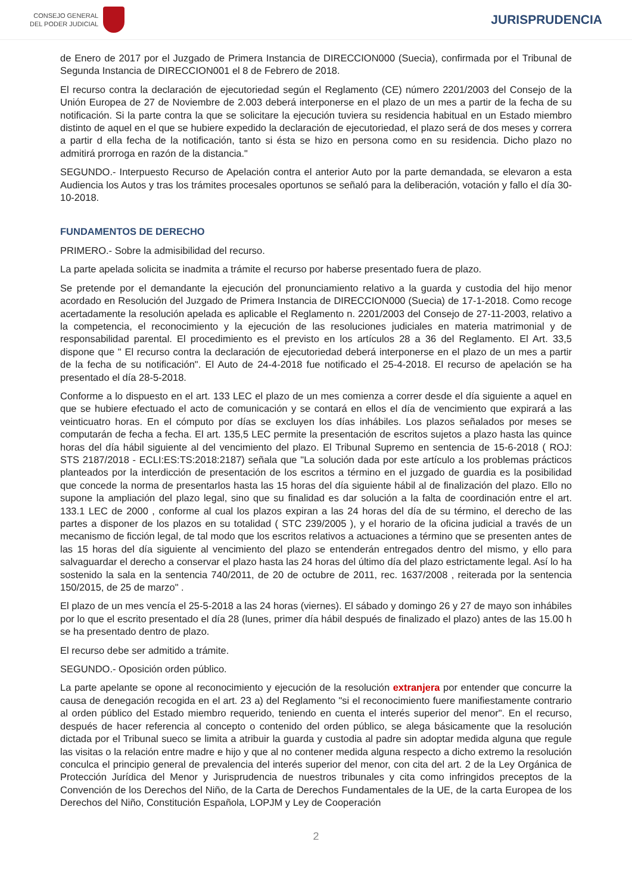CONSEJO GENERAL
DEL PODER JUDICIAL
JURISPRUDENCIA
de Enero de 2017 por el Juzgado de Primera Instancia de DIRECCION000 (Suecia), confirmada por el Tribunal de Segunda Instancia de DIRECCION001 el 8 de Febrero de 2018.
El recurso contra la declaración de ejecutoriedad según el Reglamento (CE) número 2201/2003 del Consejo de la Unión Europea de 27 de Noviembre de 2.003 deberá interponerse en el plazo de un mes a partir de la fecha de su notificación. Si la parte contra la que se solicitare la ejecución tuviera su residencia habitual en un Estado miembro distinto de aquel en el que se hubiere expedido la declaración de ejecutoriedad, el plazo será de dos meses y correra a partir d ella fecha de la notificación, tanto si ésta se hizo en persona como en su residencia. Dicho plazo no admitirá prorroga en razón de la distancia."
SEGUNDO.- Interpuesto Recurso de Apelación contra el anterior Auto por la parte demandada, se elevaron a esta Audiencia los Autos y tras los trámites procesales oportunos se señaló para la deliberación, votación y fallo el día 30-10-2018.
FUNDAMENTOS DE DERECHO
PRIMERO.- Sobre la admisibilidad del recurso.
La parte apelada solicita se inadmita a trámite el recurso por haberse presentado fuera de plazo.
Se pretende por el demandante la ejecución del pronunciamiento relativo a la guarda y custodia del hijo menor acordado en Resolución del Juzgado de Primera Instancia de DIRECCION000 (Suecia) de 17-1-2018. Como recoge acertadamente la resolución apelada es aplicable el Reglamento n. 2201/2003 del Consejo de 27-11-2003, relativo a la competencia, el reconocimiento y la ejecución de las resoluciones judiciales en materia matrimonial y de responsabilidad parental. El procedimiento es el previsto en los artículos 28 a 36 del Reglamento. El Art. 33,5 dispone que " El recurso contra la declaración de ejecutoriedad deberá interponerse en el plazo de un mes a partir de la fecha de su notificación". El Auto de 24-4-2018 fue notificado el 25-4-2018. El recurso de apelación se ha presentado el día 28-5-2018.
Conforme a lo dispuesto en el art. 133 LEC el plazo de un mes comienza a correr desde el día siguiente a aquel en que se hubiere efectuado el acto de comunicación y se contará en ellos el día de vencimiento que expirará a las veinticuatro horas. En el cómputo por días se excluyen los días inhábiles. Los plazos señalados por meses se computarán de fecha a fecha. El art. 135,5 LEC permite la presentación de escritos sujetos a plazo hasta las quince horas del día hábil siguiente al del vencimiento del plazo. El Tribunal Supremo en sentencia de 15-6-2018 ( ROJ: STS 2187/2018 - ECLI:ES:TS:2018:2187) señala que "La solución dada por este artículo a los problemas prácticos planteados por la interdicción de presentación de los escritos a término en el juzgado de guardia es la posibilidad que concede la norma de presentarlos hasta las 15 horas del día siguiente hábil al de finalización del plazo. Ello no supone la ampliación del plazo legal, sino que su finalidad es dar solución a la falta de coordinación entre el art. 133.1 LEC de 2000 , conforme al cual los plazos expiran a las 24 horas del día de su término, el derecho de las partes a disponer de los plazos en su totalidad ( STC 239/2005 ), y el horario de la oficina judicial a través de un mecanismo de ficción legal, de tal modo que los escritos relativos a actuaciones a término que se presenten antes de las 15 horas del día siguiente al vencimiento del plazo se entenderán entregados dentro del mismo, y ello para salvaguardar el derecho a conservar el plazo hasta las 24 horas del último día del plazo estrictamente legal. Así lo ha sostenido la sala en la sentencia 740/2011, de 20 de octubre de 2011, rec. 1637/2008 , reiterada por la sentencia 150/2015, de 25 de marzo" .
El plazo de un mes vencía el 25-5-2018 a las 24 horas (viernes). El sábado y domingo 26 y 27 de mayo son inhábiles por lo que el escrito presentado el día 28 (lunes, primer día hábil después de finalizado el plazo) antes de las 15.00 h se ha presentado dentro de plazo.
El recurso debe ser admitido a trámite.
SEGUNDO.- Oposición orden público.
La parte apelante se opone al reconocimiento y ejecución de la resolución extranjera por entender que concurre la causa de denegación recogida en el art. 23 a) del Reglamento "si el reconocimiento fuere manifiestamente contrario al orden público del Estado miembro requerido, teniendo en cuenta el interés superior del menor". En el recurso, después de hacer referencia al concepto o contenido del orden público, se alega básicamente que la resolución dictada por el Tribunal sueco se limita a atribuir la guarda y custodia al padre sin adoptar medida alguna que regule las visitas o la relación entre madre e hijo y que al no contener medida alguna respecto a dicho extremo la resolución conculca el principio general de prevalencia del interés superior del menor, con cita del art. 2 de la Ley Orgánica de Protección Jurídica del Menor y Jurisprudencia de nuestros tribunales y cita como infringidos preceptos de la Convención de los Derechos del Niño, de la Carta de Derechos Fundamentales de la UE, de la carta Europea de los Derechos del Niño, Constitución Española, LOPJM y Ley de Cooperación
2